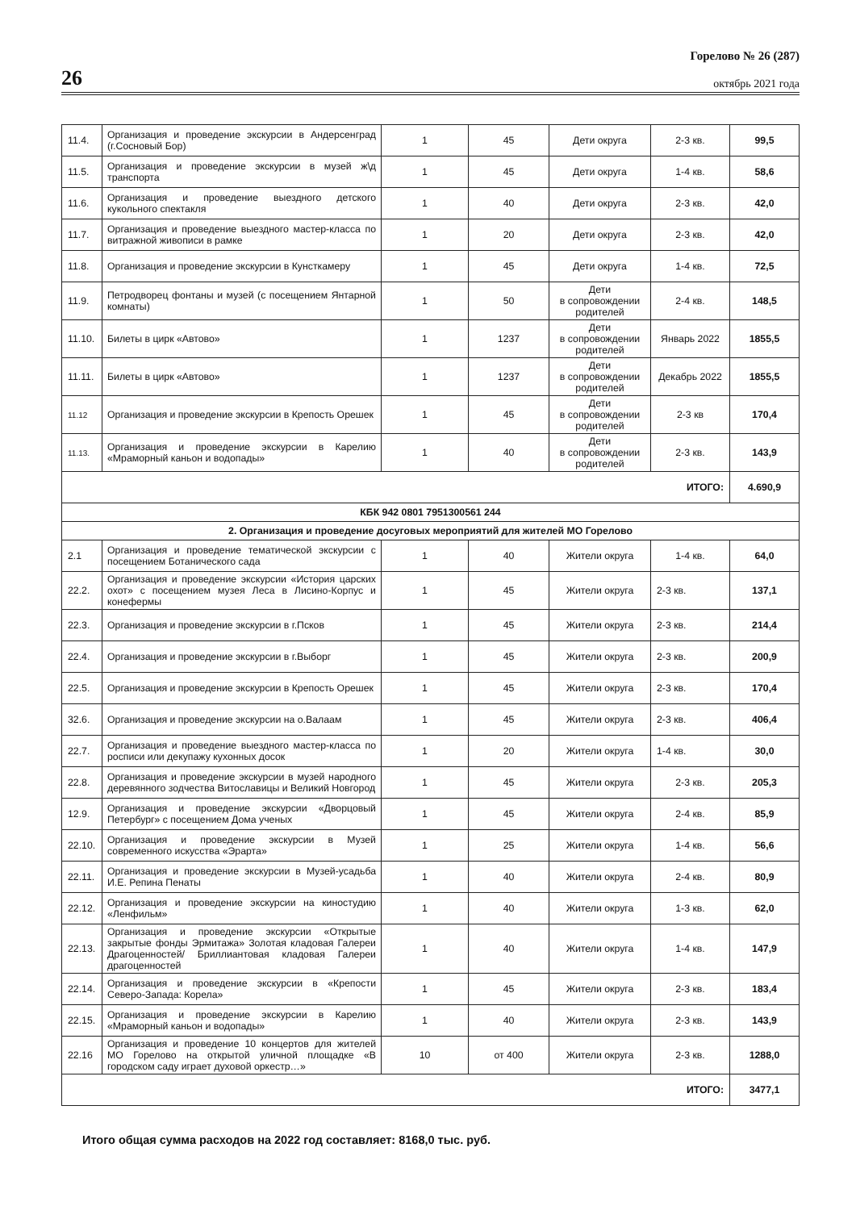26
Горелово № 26 (287)
октябрь 2021 года
| 11.4. | Организация и проведение экскурсии в Андерсенград (г.Сосновый Бор) | 1 | 45 | Дети округа | 2-3 кв. | 99,5 |
| 11.5. | Организация и проведение экскурсии в музей ж\д транспорта | 1 | 45 | Дети округа | 1-4 кв. | 58,6 |
| 11.6. | Организация и проведение выездного детского кукольного спектакля | 1 | 40 | Дети округа | 2-3 кв. | 42,0 |
| 11.7. | Организация и проведение выездного мастер-класса по витражной живописи в рамке | 1 | 20 | Дети округа | 2-3 кв. | 42,0 |
| 11.8. | Организация и проведение экскурсии в Кунсткамеру | 1 | 45 | Дети округа | 1-4 кв. | 72,5 |
| 11.9. | Петродворец фонтаны и музей (с посещением Янтарной комнаты) | 1 | 50 | Дети в сопровождении родителей | 2-4 кв. | 148,5 |
| 11.10. | Билеты в цирк «Автово» | 1 | 1237 | Дети в сопровождении родителей | Январь 2022 | 1855,5 |
| 11.11. | Билеты в цирк «Автово» | 1 | 1237 | Дети в сопровождении родителей | Декабрь 2022 | 1855,5 |
| 11.12 | Организация и проведение экскурсии в Крепость Орешек | 1 | 45 | Дети в сопровождении родителей | 2-3 кв | 170,4 |
| 11.13. | Организация и проведение экскурсии в Карелию «Мраморный каньон и водопады» | 1 | 40 | Дети в сопровождении родителей | 2-3 кв. | 143,9 |
| ИТОГО: | | | | | | 4.690,9 |
| КБК 942 0801 7951300561 244 | | | | | | |
| 2. Организация и проведение досуговых мероприятий для жителей МО Горелово | | | | | | |
| 2.1 | Организация и проведение тематической экскурсии с посещением Ботанического сада | 1 | 40 | Жители округа | 1-4 кв. | 64,0 |
| 22.2. | Организация и проведение экскурсии «История царских охот» с посещением музея Леса в Лисино-Корпус и конефермы | 1 | 45 | Жители округа | 2-3 кв. | 137,1 |
| 22.3. | Организация и проведение экскурсии в г.Псков | 1 | 45 | Жители округа | 2-3 кв. | 214,4 |
| 22.4. | Организация и проведение экскурсии в г.Выборг | 1 | 45 | Жители округа | 2-3 кв. | 200,9 |
| 22.5. | Организация и проведение экскурсии в Крепость Орешек | 1 | 45 | Жители округа | 2-3 кв. | 170,4 |
| 32.6. | Организация и проведение экскурсии на о.Валаам | 1 | 45 | Жители округа | 2-3 кв. | 406,4 |
| 22.7. | Организация и проведение выездного мастер-класса по росписи или декупажу кухонных досок | 1 | 20 | Жители округа | 1-4 кв. | 30,0 |
| 22.8. | Организация и проведение экскурсии в музей народного деревянного зодчества Витославицы и Великий Новгород | 1 | 45 | Жители округа | 2-3 кв. | 205,3 |
| 12.9. | Организация и проведение экскурсии «Дворцовый Петербург» с посещением Дома ученых | 1 | 45 | Жители округа | 2-4 кв. | 85,9 |
| 22.10. | Организация и проведение экскурсии в Музей современного искусства «Эрарта» | 1 | 25 | Жители округа | 1-4 кв. | 56,6 |
| 22.11. | Организация и проведение экскурсии в Музей-усадьба И.Е. Репина Пенаты | 1 | 40 | Жители округа | 2-4 кв. | 80,9 |
| 22.12. | Организация и проведение экскурсии на киностудию «Ленфильм» | 1 | 40 | Жители округа | 1-3 кв. | 62,0 |
| 22.13. | Организация и проведение экскурсии «Открытые закрытые фонды Эрмитажа» Золотая кладовая Галереи Драгоценностей/ Бриллиантовая кладовая Галереи драгоценностей | 1 | 40 | Жители округа | 1-4 кв. | 147,9 |
| 22.14. | Организация и проведение экскурсии в «Крепости Северо-Запада: Корела» | 1 | 45 | Жители округа | 2-3 кв. | 183,4 |
| 22.15. | Организация и проведение экскурсии в Карелию «Мраморный каньон и водопады» | 1 | 40 | Жители округа | 2-3 кв. | 143,9 |
| 22.16 | Организация и проведение 10 концертов для жителей МО Горелово на открытой уличной площадке «В городском саду играет духовой оркестр…» | 10 | от 400 | Жители округа | 2-3 кв. | 1288,0 |
| ИТОГО: | | | | | | 3477,1 |
Итого общая сумма расходов на 2022 год составляет: 8168,0 тыс. руб.